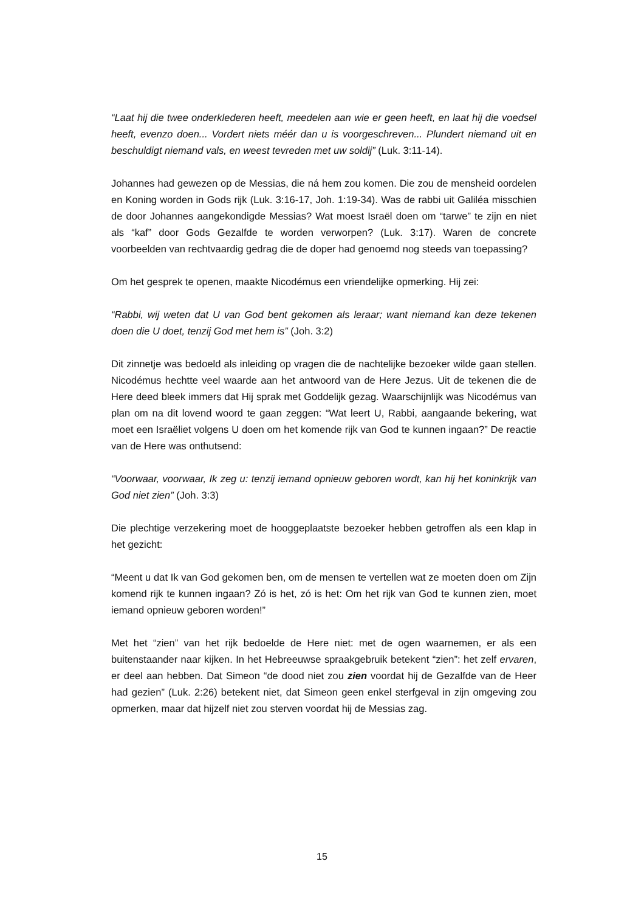“Laat hij die twee onderklederen heeft, meedelen aan wie er geen heeft, en laat hij die voedsel heeft, evenzo doen... Vordert niets méér dan u is voorgeschreven... Plundert niemand uit en beschuldigt niemand vals, en weest tevreden met uw soldij” (Luk. 3:11-14).
Johannes had gewezen op de Messias, die ná hem zou komen. Die zou de mensheid oordelen en Koning worden in Gods rijk (Luk. 3:16-17, Joh. 1:19-34). Was de rabbi uit Galiléa misschien de door Johannes aangekondigde Messias? Wat moest Israël doen om “tarwe” te zijn en niet als “kaf” door Gods Gezalfde te worden verworpen? (Luk. 3:17). Waren de concrete voorbeelden van rechtvaardig gedrag die de doper had genoemd nog steeds van toepassing?
Om het gesprek te openen, maakte Nicodémus een vriendelijke opmerking. Hij zei:
“Rabbi, wij weten dat U van God bent gekomen als leraar; want niemand kan deze tekenen doen die U doet, tenzij God met hem is” (Joh. 3:2)
Dit zinnetje was bedoeld als inleiding op vragen die de nachtelijke bezoeker wilde gaan stellen. Nicodémus hechtte veel waarde aan het antwoord van de Here Jezus. Uit de tekenen die de Here deed bleek immers dat Hij sprak met Goddelijk gezag. Waarschijnlijk was Nicodémus van plan om na dit lovend woord te gaan zeggen: “Wat leert U, Rabbi, aangaande bekering, wat moet een Israëliet volgens U doen om het komende rijk van God te kunnen ingaan?” De reactie van de Here was onthutsend:
“Voorwaar, voorwaar, Ik zeg u: tenzij iemand opnieuw geboren wordt, kan hij het koninkrijk van God niet zien” (Joh. 3:3)
Die plechtige verzekering moet de hooggeplaatste bezoeker hebben getroffen als een klap in het gezicht:
“Meent u dat Ik van God gekomen ben, om de mensen te vertellen wat ze moeten doen om Zijn komend rijk te kunnen ingaan? Zó is het, zó is het: Om het rijk van God te kunnen zien, moet iemand opnieuw geboren worden!”
Met het “zien” van het rijk bedoelde de Here niet: met de ogen waarnemen, er als een buitenstaander naar kijken. In het Hebreeuwse spraakgebruik betekent “zien”: het zelf ervaren, er deel aan hebben. Dat Simeon “de dood niet zou zien voordat hij de Gezalfde van de Heer had gezien” (Luk. 2:26) betekent niet, dat Simeon geen enkel sterfgeval in zijn omgeving zou opmerken, maar dat hijzelf niet zou sterven voordat hij de Messias zag.
15